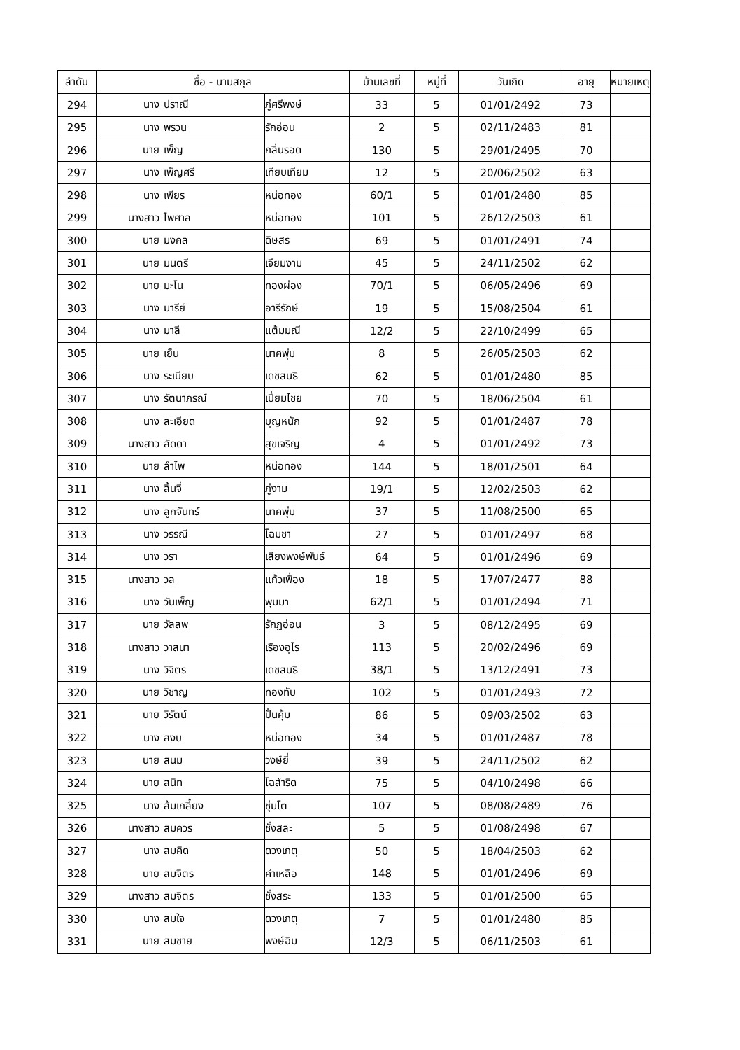| ลำดับ | ชื่อ - นามสกุล | | | บ้านเลขที่ | หมู่ที่ | วันเกิด | อายุ | หมายเหตุ |
| --- | --- | --- | --- | --- | --- | --- | --- | --- |
| 294 | นาง | ปราณี | ภู่ศรีพงษ์ | 33 | 5 | 01/01/2492 | 73 | |
| 295 | นาง | พรวน | รักอ่อน | 2 | 5 | 02/11/2483 | 81 | |
| 296 | นาย | เพ็ญ | กลิ่นรอด | 130 | 5 | 29/01/2495 | 70 | |
| 297 | นาง | เพ็ญศรี | เทียบเทียม | 12 | 5 | 20/06/2502 | 63 | |
| 298 | นาง | เพียร | หน่อทอง | 60/1 | 5 | 01/01/2480 | 85 | |
| 299 | นางสาว | ไพศาล | หน่อทอง | 101 | 5 | 26/12/2503 | 61 | |
| 300 | นาย | มงคล | ดิษสร | 69 | 5 | 01/01/2491 | 74 | |
| 301 | นาย | มนตรี | เจียมงาม | 45 | 5 | 24/11/2502 | 62 | |
| 302 | นาย | มะโน | ทองผ่อง | 70/1 | 5 | 06/05/2496 | 69 | |
| 303 | นาง | มารีย์ | อารีรักษ์ | 19 | 5 | 15/08/2504 | 61 | |
| 304 | นาง | มาลี | แต้มมณี | 12/2 | 5 | 22/10/2499 | 65 | |
| 305 | นาย | เย็น | นาคพุ่ม | 8 | 5 | 26/05/2503 | 62 | |
| 306 | นาง | ระเบียบ | เดชสนธิ | 62 | 5 | 01/01/2480 | 85 | |
| 307 | นาง | รัตนาภรณ์ | เปี่ยมไชย | 70 | 5 | 18/06/2504 | 61 | |
| 308 | นาง | ละเอียด | บุญหนัก | 92 | 5 | 01/01/2487 | 78 | |
| 309 | นางสาว | ลัดดา | สุขเจริญ | 4 | 5 | 01/01/2492 | 73 | |
| 310 | นาย | ลำไพ | หน่อทอง | 144 | 5 | 18/01/2501 | 64 | |
| 311 | นาง | ลิ้นจี่ | ภู่งาม | 19/1 | 5 | 12/02/2503 | 62 | |
| 312 | นาง | ลูกจันทร์ | นาคพุ่ม | 37 | 5 | 11/08/2500 | 65 | |
| 313 | นาง | วรรณี | โฉมชา | 27 | 5 | 01/01/2497 | 68 | |
| 314 | นาง | วรา | เสียงพงษ์พันธ์ | 64 | 5 | 01/01/2496 | 69 | |
| 315 | นางสาว | วล | แก้วเฟื่อง | 18 | 5 | 17/07/2477 | 88 | |
| 316 | นาง | วันเพ็ญ | พุมมา | 62/1 | 5 | 01/01/2494 | 71 | |
| 317 | นาย | วัลลพ | รักฏอ่อน | 3 | 5 | 08/12/2495 | 69 | |
| 318 | นางสาว | วาสนา | เรืองอุไร | 113 | 5 | 20/02/2496 | 69 | |
| 319 | นาง | วิจิตร | เดชสนธิ | 38/1 | 5 | 13/12/2491 | 73 | |
| 320 | นาย | วิชาญ | ทองทับ | 102 | 5 | 01/01/2493 | 72 | |
| 321 | นาย | วิรัตน์ | ปั่นคุ้ม | 86 | 5 | 09/03/2502 | 63 | |
| 322 | นาง | สงบ | หน่อทอง | 34 | 5 | 01/01/2487 | 78 | |
| 323 | นาย | สนม | วงษ์ยี่ | 39 | 5 | 24/11/2502 | 62 | |
| 324 | นาย | สนิท | โฉสำริด | 75 | 5 | 04/10/2498 | 66 | |
| 325 | นาง | ส้มเกลี้ยง | ชุ่มโต | 107 | 5 | 08/08/2489 | 76 | |
| 326 | นางสาว | สมควร | ชั่งสละ | 5 | 5 | 01/08/2498 | 67 | |
| 327 | นาง | สมคิด | ดวงเกตุ | 50 | 5 | 18/04/2503 | 62 | |
| 328 | นาย | สมจิตร | คำเหลือ | 148 | 5 | 01/01/2496 | 69 | |
| 329 | นางสาว | สมจิตร | ชั่งสระ | 133 | 5 | 01/01/2500 | 65 | |
| 330 | นาง | สมใจ | ดวงเกตุ | 7 | 5 | 01/01/2480 | 85 | |
| 331 | นาย | สมชาย | พงษ์ฉิม | 12/3 | 5 | 06/11/2503 | 61 | |